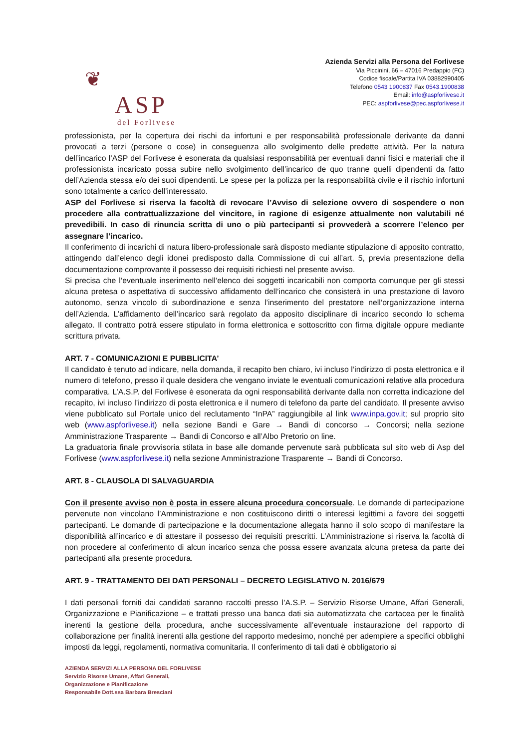❦
ASP
del Forlivese
Azienda Servizi alla Persona del Forlivese
Via Piccinini, 66 – 47016 Predappio (FC)
Codice fiscale/Partita IVA 03882990405
Telefono 0543 1900837 Fax 0543.1900838
Email: info@aspforlivese.it
PEC: aspforlivese@pec.aspforlivese.it
professionista, per la copertura dei rischi da infortuni e per responsabilità professionale derivante da danni provocati a terzi (persone o cose) in conseguenza allo svolgimento delle predette attività. Per la natura dell’incarico l’ASP del Forlivese è esonerata da qualsiasi responsabilità per eventuali danni fisici e materiali che il professionista incaricato possa subire nello svolgimento dell’incarico de quo tranne quelli dipendenti da fatto dell’Azienda stessa e/o dei suoi dipendenti. Le spese per la polizza per la responsabilità civile e il rischio infortuni sono totalmente a carico dell’interessato.
ASP del Forlivese si riserva la facoltà di revocare l’Avviso di selezione ovvero di sospendere o non procedere alla contrattualizzazione del vincitore, in ragione di esigenze attualmente non valutabili né prevedibili. In caso di rinuncia scritta di uno o più partecipanti si provvederà a scorrere l’elenco per assegnare l’incarico.
Il conferimento di incarichi di natura libero-professionale sarà disposto mediante stipulazione di apposito contratto, attingendo dall’elenco degli idonei predisposto dalla Commissione di cui all’art. 5, previa presentazione della documentazione comprovante il possesso dei requisiti richiesti nel presente avviso.
Si precisa che l’eventuale inserimento nell’elenco dei soggetti incaricabili non comporta comunque per gli stessi alcuna pretesa o aspettativa di successivo affidamento dell’incarico che consisterà in una prestazione di lavoro autonomo, senza vincolo di subordinazione e senza l’inserimento del prestatore nell’organizzazione interna dell’Azienda. L’affidamento dell’incarico sarà regolato da apposito disciplinare di incarico secondo lo schema allegato. Il contratto potrà essere stipulato in forma elettronica e sottoscritto con firma digitale oppure mediante scrittura privata.
ART. 7 - COMUNICAZIONI E PUBBLICITA’
Il candidato è tenuto ad indicare, nella domanda, il recapito ben chiaro, ivi incluso l’indirizzo di posta elettronica e il numero di telefono, presso il quale desidera che vengano inviate le eventuali comunicazioni relative alla procedura comparativa. L’A.S.P. del Forlivese è esonerata da ogni responsabilità derivante dalla non corretta indicazione del recapito, ivi incluso l’indirizzo di posta elettronica e il numero di telefono da parte del candidato. Il presente avviso viene pubblicato sul Portale unico del reclutamento “InPA” raggiungibile al link www.inpa.gov.it; sul proprio sito web (www.aspforlivese.it) nella sezione Bandi e Gare → Bandi di concorso → Concorsi; nella sezione Amministrazione Trasparente → Bandi di Concorso e all’Albo Pretorio on line.
La graduatoria finale provvisoria stilata in base alle domande pervenute sarà pubblicata sul sito web di Asp del Forlivese (www.aspforlivese.it) nella sezione Amministrazione Trasparente → Bandi di Concorso.
ART. 8 - CLAUSOLA DI SALVAGUARDIA
Con il presente avviso non è posta in essere alcuna procedura concorsuale. Le domande di partecipazione pervenute non vincolano l’Amministrazione e non costituiscono diritti o interessi legittimi a favore dei soggetti partecipanti. Le domande di partecipazione e la documentazione allegata hanno il solo scopo di manifestare la disponibilità all’incarico e di attestare il possesso dei requisiti prescritti. L’Amministrazione si riserva la facoltà di non procedere al conferimento di alcun incarico senza che possa essere avanzata alcuna pretesa da parte dei partecipanti alla presente procedura.
ART. 9 - TRATTAMENTO DEI DATI PERSONALI – DECRETO LEGISLATIVO N. 2016/679
I dati personali forniti dai candidati saranno raccolti presso l’A.S.P. – Servizio Risorse Umane, Affari Generali, Organizzazione e Pianificazione – e trattati presso una banca dati sia automatizzata che cartacea per le finalità inerenti la gestione della procedura, anche successivamente all’eventuale instaurazione del rapporto di collaborazione per finalità inerenti alla gestione del rapporto medesimo, nonché per adempiere a specifici obblighi imposti da leggi, regolamenti, normativa comunitaria. Il conferimento di tali dati è obbligatorio ai
AZIENDA SERVIZI ALLA PERSONA DEL FORLIVESE
Servizio Risorse Umane, Affari Generali,
Organizzazione e Pianificazione
Responsabile Dott.ssa Barbara Bresciani